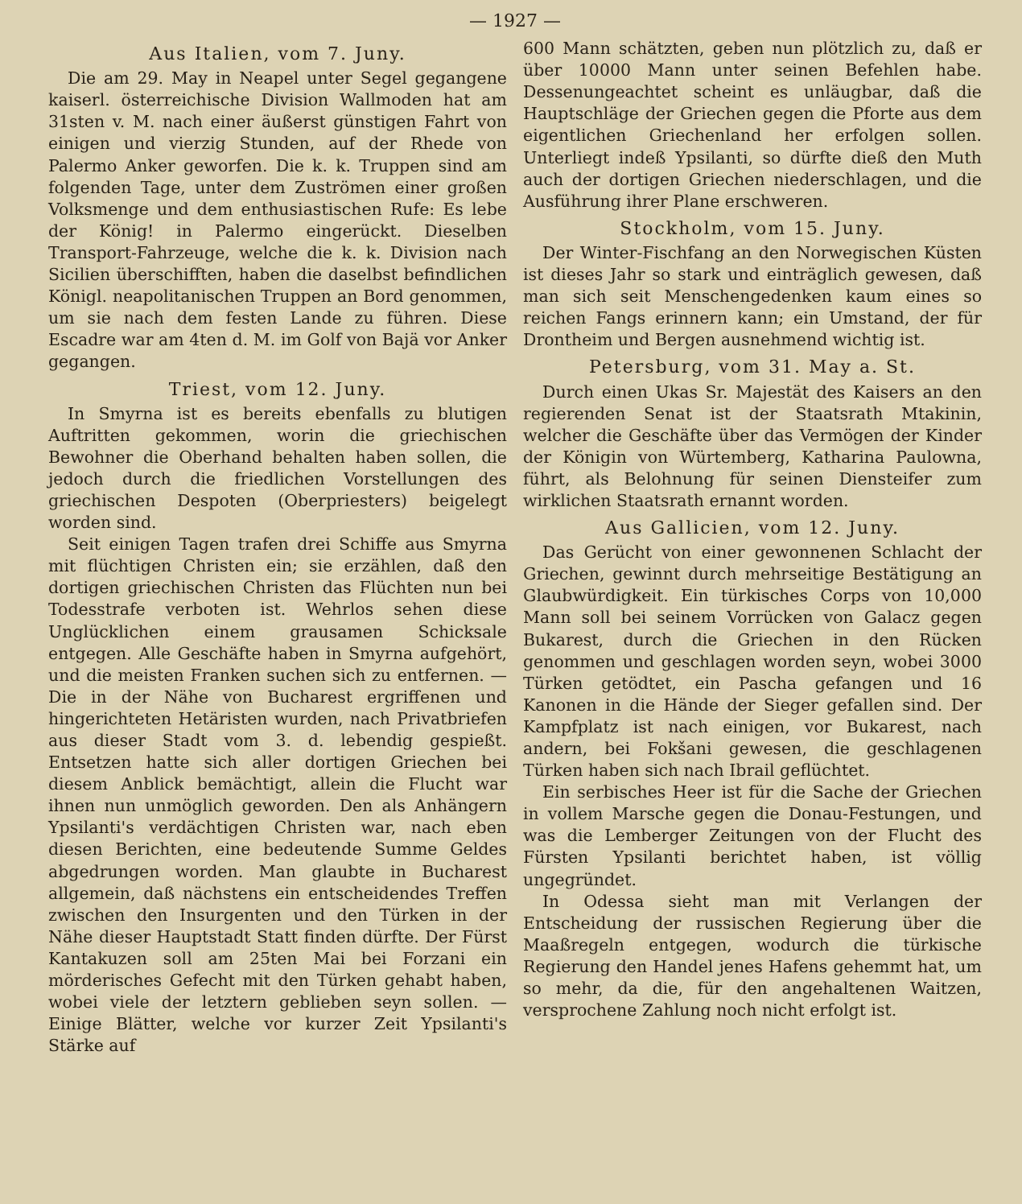— 1927 —
Aus Italien, vom 7. Juny.
Die am 29. May in Neapel unter Segel gegangene kaiserl. österreichische Division Wallmoden hat am 31sten v. M. nach einer äußerst günstigen Fahrt von einigen und vierzig Stunden, auf der Rhede von Palermo Anker geworfen. Die k. k. Truppen sind am folgenden Tage, unter dem Zuströmen einer großen Volksmenge und dem enthusiastischen Rufe: Es lebe der König! in Palermo eingerückt. Dieselben Transport-Fahrzeuge, welche die k. k. Division nach Sicilien überschifften, haben die daselbst befindlichen Königl. neapolitanischen Truppen an Bord genommen, um sie nach dem festen Lande zu führen. Diese Escadre war am 4ten d. M. im Golf von Bajä vor Anker gegangen.
Triest, vom 12. Juny.
In Smyrna ist es bereits ebenfalls zu blutigen Auftritten gekommen, worin die griechischen Bewohner die Oberhand behalten haben sollen, die jedoch durch die friedlichen Vorstellungen des griechischen Despoten (Oberpriesters) beigelegt worden sind.
Seit einigen Tagen trafen drei Schiffe aus Smyrna mit flüchtigen Christen ein; sie erzählen, daß den dortigen griechischen Christen das Flüchten nun bei Todesstrafe verboten ist. Wehrlos sehen diese Unglücklichen einem grausamen Schicksale entgegen. Alle Geschäfte haben in Smyrna aufgehört, und die meisten Franken suchen sich zu entfernen. — Die in der Nähe von Bucharest ergriffenen und hingerichteten Hetäristen wurden, nach Privatbriefen aus dieser Stadt vom 3. d. lebendig gespießt. Entsetzen hatte sich aller dortigen Griechen bei diesem Anblick bemächtigt, allein die Flucht war ihnen nun unmöglich geworden. Den als Anhängern Ypsilanti's verdächtigen Christen war, nach eben diesen Berichten, eine bedeutende Summe Geldes abgedrungen worden. Man glaubte in Bucharest allgemein, daß nächstens ein entscheidendes Treffen zwischen den Insurgenten und den Türken in der Nähe dieser Hauptstadt Statt finden dürfte. Der Fürst Kantakuzen soll am 25ten Mai bei Forzani ein mörderisches Gefecht mit den Türken gehabt haben, wobei viele der letztern geblieben seyn sollen. — Einige Blätter, welche vor kurzer Zeit Ypsilanti's Stärke auf
600 Mann schätzten, geben nun plötzlich zu, daß er über 10000 Mann unter seinen Befehlen habe. Dessenungeachtet scheint es unläugbar, daß die Hauptschläge der Griechen gegen die Pforte aus dem eigentlichen Griechenland her erfolgen sollen. Unterliegt indeß Ypsilanti, so dürfte dieß den Muth auch der dortigen Griechen niederschlagen, und die Ausführung ihrer Plane erschweren.
Stockholm, vom 15. Juny.
Der Winter-Fischfang an den Norwegischen Küsten ist dieses Jahr so stark und einträglich gewesen, daß man sich seit Menschengedenken kaum eines so reichen Fangs erinnern kann; ein Umstand, der für Drontheim und Bergen ausnehmend wichtig ist.
Petersburg, vom 31. May a. St.
Durch einen Ukas Sr. Majestät des Kaisers an den regierenden Senat ist der Staatsrath Mtakinin, welcher die Geschäfte über das Vermögen der Kinder der Königin von Würtemberg, Katharina Paulowna, führt, als Belohnung für seinen Diensteifer zum wirklichen Staatsrath ernannt worden.
Aus Gallicien, vom 12. Juny.
Das Gerücht von einer gewonnenen Schlacht der Griechen, gewinnt durch mehrseitige Bestätigung an Glaubwürdigkeit. Ein türkisches Corps von 10,000 Mann soll bei seinem Vorrücken von Galacz gegen Bukarest, durch die Griechen in den Rücken genommen und geschlagen worden seyn, wobei 3000 Türken getödtet, ein Pascha gefangen und 16 Kanonen in die Hände der Sieger gefallen sind. Der Kampfplatz ist nach einigen, vor Bukarest, nach andern, bei Fokšani gewesen, die geschlagenen Türken haben sich nach Ibrail geflüchtet.
Ein serbisches Heer ist für die Sache der Griechen in vollem Marsche gegen die Donau-Festungen, und was die Lemberger Zeitungen von der Flucht des Fürsten Ypsilanti berichtet haben, ist völlig ungegründet.
In Odessa sieht man mit Verlangen der Entscheidung der russischen Regierung über die Maaßregeln entgegen, wodurch die türkische Regierung den Handel jenes Hafens gehemmt hat, um so mehr, da die, für den angehaltenen Waitzen, versprochene Zahlung noch nicht erfolgt ist.